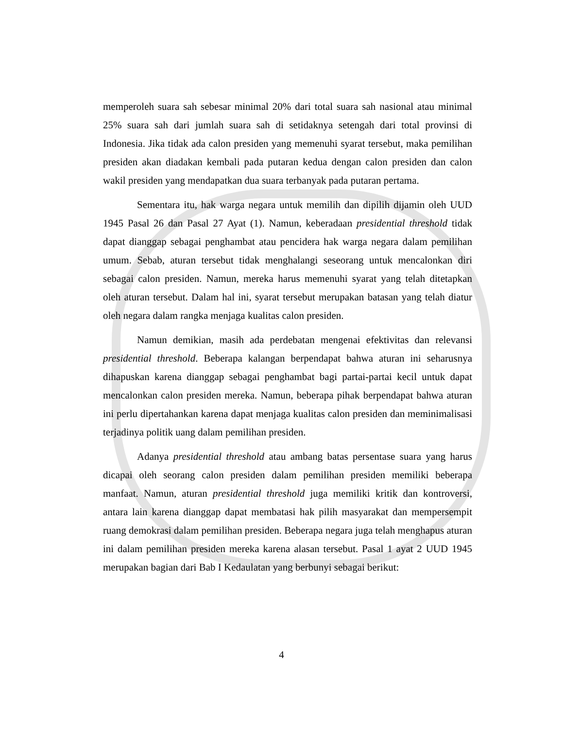memperoleh suara sah sebesar minimal 20% dari total suara sah nasional atau minimal 25% suara sah dari jumlah suara sah di setidaknya setengah dari total provinsi di Indonesia. Jika tidak ada calon presiden yang memenuhi syarat tersebut, maka pemilihan presiden akan diadakan kembali pada putaran kedua dengan calon presiden dan calon wakil presiden yang mendapatkan dua suara terbanyak pada putaran pertama.
Sementara itu, hak warga negara untuk memilih dan dipilih dijamin oleh UUD 1945 Pasal 26 dan Pasal 27 Ayat (1). Namun, keberadaan presidential threshold tidak dapat dianggap sebagai penghambat atau pencidera hak warga negara dalam pemilihan umum. Sebab, aturan tersebut tidak menghalangi seseorang untuk mencalonkan diri sebagai calon presiden. Namun, mereka harus memenuhi syarat yang telah ditetapkan oleh aturan tersebut. Dalam hal ini, syarat tersebut merupakan batasan yang telah diatur oleh negara dalam rangka menjaga kualitas calon presiden.
Namun demikian, masih ada perdebatan mengenai efektivitas dan relevansi presidential threshold. Beberapa kalangan berpendapat bahwa aturan ini seharusnya dihapuskan karena dianggap sebagai penghambat bagi partai-partai kecil untuk dapat mencalonkan calon presiden mereka. Namun, beberapa pihak berpendapat bahwa aturan ini perlu dipertahankan karena dapat menjaga kualitas calon presiden dan meminimalisasi terjadinya politik uang dalam pemilihan presiden.
Adanya presidential threshold atau ambang batas persentase suara yang harus dicapai oleh seorang calon presiden dalam pemilihan presiden memiliki beberapa manfaat. Namun, aturan presidential threshold juga memiliki kritik dan kontroversi, antara lain karena dianggap dapat membatasi hak pilih masyarakat dan mempersempit ruang demokrasi dalam pemilihan presiden. Beberapa negara juga telah menghapus aturan ini dalam pemilihan presiden mereka karena alasan tersebut. Pasal 1 ayat 2 UUD 1945 merupakan bagian dari Bab I Kedaulatan yang berbunyi sebagai berikut:
4